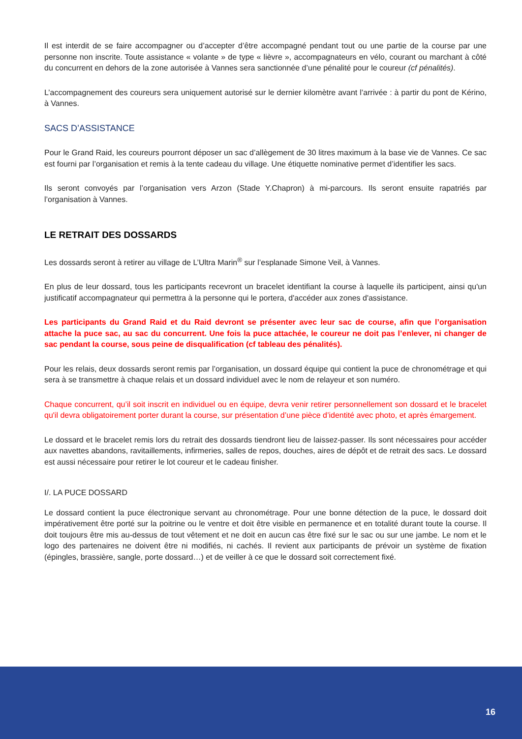Il est interdit de se faire accompagner ou d’accepter d’être accompagné pendant tout ou une partie de la course par une personne non inscrite. Toute assistance « volante » de type « lièvre », accompagnateurs en vélo, courant ou marchant à côté du concurrent en dehors de la zone autorisée à Vannes sera sanctionnée d’une pénalité pour le coureur (cf pénalités).
L’accompagnement des coureurs sera uniquement autorisé sur le dernier kilomètre avant l’arrivée : à partir du pont de Kérino, à Vannes.
SACS D’ASSISTANCE
Pour le Grand Raid, les coureurs pourront déposer un sac d’allègement de 30 litres maximum à la base vie de Vannes. Ce sac est fourni par l’organisation et remis à la tente cadeau du village. Une étiquette nominative permet d’identifier les sacs.
Ils seront convoyés par l’organisation vers Arzon (Stade Y.Chapron) à mi-parcours. Ils seront ensuite rapatriés par l’organisation à Vannes.
LE RETRAIT DES DOSSARDS
Les dossards seront à retirer au village de L’Ultra Marin<sup>®</sup> sur l’esplanade Simone Veil, à Vannes.
En plus de leur dossard, tous les participants recevront un bracelet identifiant la course à laquelle ils participent, ainsi qu'un justificatif accompagnateur qui permettra à la personne qui le portera, d'accéder aux zones d'assistance.
Les participants du Grand Raid et du Raid devront se présenter avec leur sac de course, afin que l’organisation attache la puce sac, au sac du concurrent. Une fois la puce attachée, le coureur ne doit pas l’enlever, ni changer de sac pendant la course, sous peine de disqualification (cf tableau des pénalités).
Pour les relais, deux dossards seront remis par l’organisation, un dossard équipe qui contient la puce de chronométrage et qui sera à se transmettre à chaque relais et un dossard individuel avec le nom de relayeur et son numéro.
Chaque concurrent, qu’il soit inscrit en individuel ou en équipe, devra venir retirer personnellement son dossard et le bracelet qu'il devra obligatoirement porter durant la course, sur présentation d’une pièce d’identité avec photo, et après émargement.
Le dossard et le bracelet remis lors du retrait des dossards tiendront lieu de laissez-passer. Ils sont nécessaires pour accéder aux navettes abandons, ravitaillements, infirmeries, salles de repos, douches, aires de dépôt et de retrait des sacs. Le dossard est aussi nécessaire pour retirer le lot coureur et le cadeau finisher.
I/. LA PUCE DOSSARD
Le dossard contient la puce électronique servant au chronométrage. Pour une bonne détection de la puce, le dossard doit impérativement être porté sur la poitrine ou le ventre et doit être visible en permanence et en totalité durant toute la course. Il doit toujours être mis au-dessus de tout vêtement et ne doit en aucun cas être fixé sur le sac ou sur une jambe. Le nom et le logo des partenaires ne doivent être ni modifiés, ni cachés. Il revient aux participants de prévoir un système de fixation (épingles, brassière, sangle, porte dossard…) et de veiller à ce que le dossard soit correctement fixé.
16